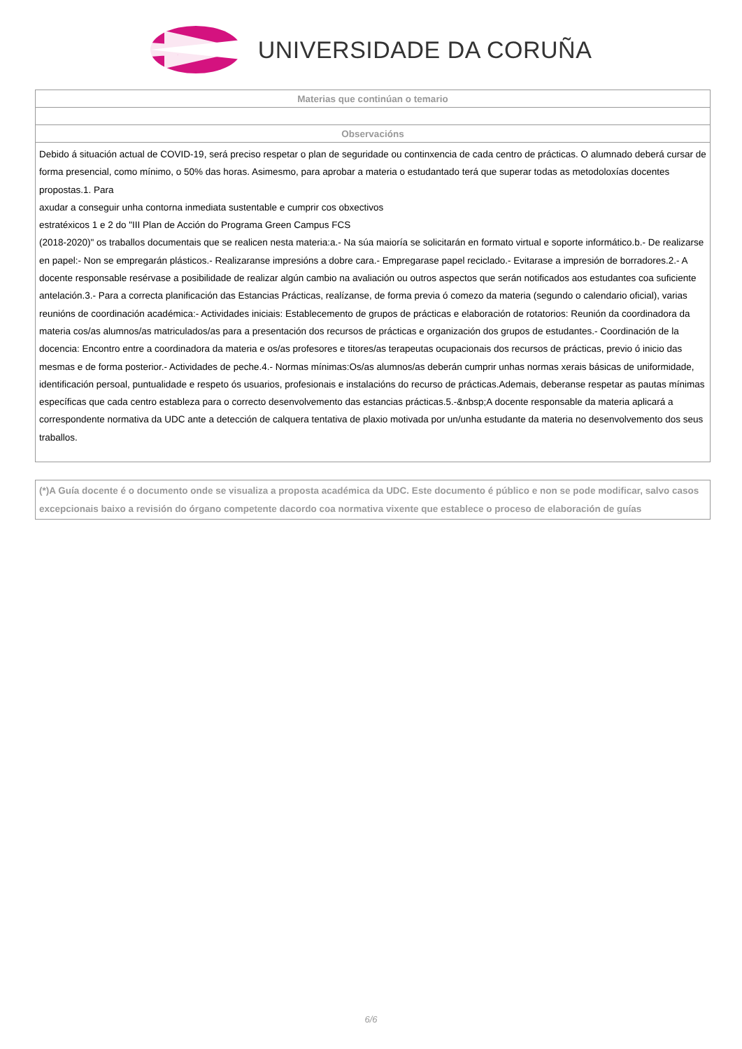UNIVERSIDADE DA CORUÑA
| Materias que continúan o temario |
| --- |
| Observacións |
| Debido á situación actual de COVID-19, será preciso respetar o plan de seguridade ou continxencia de cada centro de prácticas. O alumnado deberá cursar de forma presencial, como mínimo, o 50% das horas. Asimesmo, para aprobar a materia o estudantado terá que superar todas as metodoloxías docentes propostas.1. Para axudar a conseguir unha contorna inmediata sustentable e cumprir cos obxectivos estratéxicos 1 e 2 do "III Plan de Acción do Programa Green Campus FCS (2018-2020)" os traballos documentais que se realicen nesta materia:a.- Na súa maioría se solicitarán en formato virtual e soporte informático.b.- De realizarse en papel:- Non se empregarán plásticos.- Realizaranse impresións a dobre cara.- Empregarase papel reciclado.- Evitarase a impresión de borradores.2.- A docente responsable resérvase a posibilidade de realizar algún cambio na avaliación ou outros aspectos que serán notificados aos estudantes coa suficiente antelación.3.- Para a correcta planificación das Estancias Prácticas, realízanse, de forma previa ó comezo da materia (segundo o calendario oficial), varias reunións de coordinación académica:- Actividades iniciais: Establecemento de grupos de prácticas e elaboración de rotatorios: Reunión da coordinadora da materia cos/as alumnos/as matriculados/as para a presentación dos recursos de prácticas e organización dos grupos de estudantes.- Coordinación de la docencia: Encontro entre a coordinadora da materia e os/as profesores e titores/as terapeutas ocupacionais dos recursos de prácticas, previo ó inicio das mesmas e de forma posterior.- Actividades de peche.4.- Normas mínimas:Os/as alumnos/as deberán cumprir unhas normas xerais básicas de uniformidade, identificación persoal, puntualidade e respeto ós usuarios, profesionais e instalacións do recurso de prácticas.Ademais, deberanse respetar as pautas mínimas específicas que cada centro estableza para o correcto desenvolvemento das estancias prácticas.5.-&nbsp;A docente responsable da materia aplicará a correspondente normativa da UDC ante a detección de calquera tentativa de plaxio motivada por un/unha estudante da materia no desenvolvemento dos seus traballos. |
(*)A Guía docente é o documento onde se visualiza a proposta académica da UDC. Este documento é público e non se pode modificar, salvo casos excepcionais baixo a revisión do órgano competente dacordo coa normativa vixente que establece o proceso de elaboración de guías
6/6